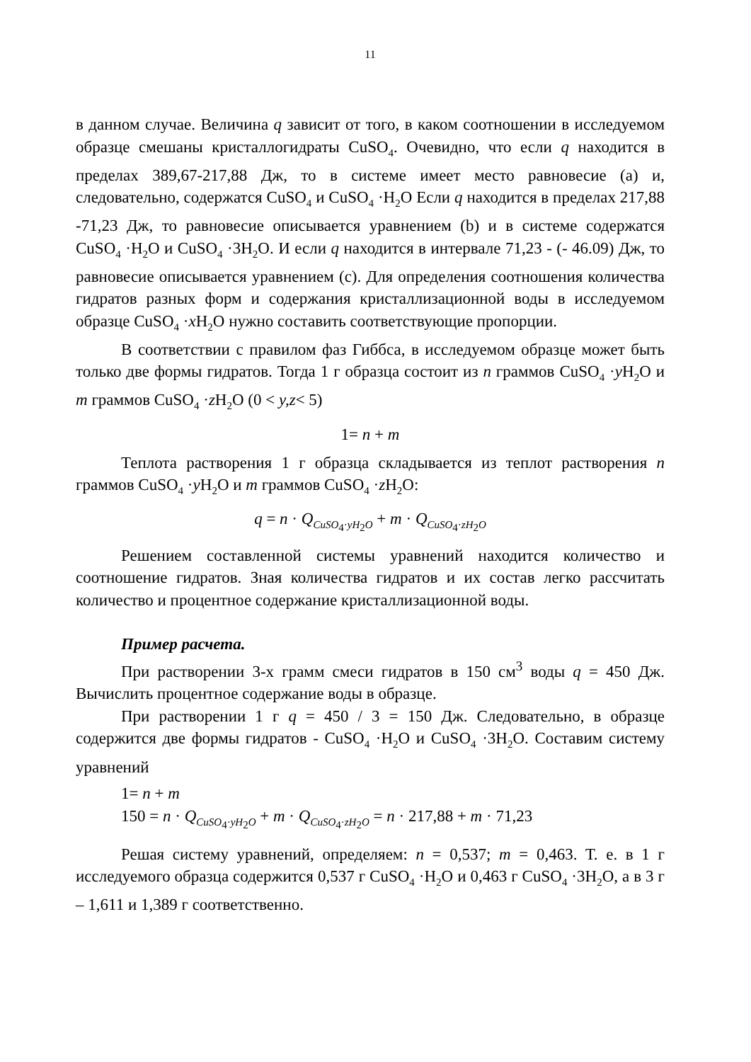11
в данном случае. Величина q зависит от того, в каком соотношении в исследуемом образце смешаны кристаллогидраты CuSO<sub>4</sub>. Очевидно, что если q находится в пределах 389,67-217,88 Дж, то в системе имеет место равновесие (a) и, следовательно, содержатся CuSO<sub>4</sub> и CuSO<sub>4</sub> ·H<sub>2</sub>O Если q находится в пределах 217,88 -71,23 Дж, то равновесие описывается уравнением (b) и в системе содержатся CuSO<sub>4</sub> ·H<sub>2</sub>O и CuSO<sub>4</sub> ·3H<sub>2</sub>O. И если q находится в интервале 71,23 - (- 46.09) Дж, то равновесие описывается уравнением (c). Для определения соотношения количества гидратов разных форм и содержания кристаллизационной воды в исследуемом образце CuSO<sub>4</sub> ·x H<sub>2</sub>O нужно составить соответствующие пропорции.
В соответствии с правилом фаз Гиббса, в исследуемом образце может быть только две формы гидратов. Тогда 1 г образца состоит из n граммов CuSO<sub>4</sub> ·y H<sub>2</sub>O и m граммов CuSO<sub>4</sub> ·z H<sub>2</sub>O (0 < y,z< 5)
1= n + m
Теплота растворения 1 г образца складывается из теплот растворения n граммов CuSO<sub>4</sub> ·y H<sub>2</sub>O и m граммов CuSO<sub>4</sub> ·z H<sub>2</sub>O:
q = n · Q<sub>CuSO<sub>4</sub>·yH<sub>2</sub>O</sub> + m · Q<sub>CuSO<sub>4</sub>·zH<sub>2</sub>O</sub>
Решением составленной системы уравнений находится количество и соотношение гидратов. Зная количества гидратов и их состав легко рассчитать количество и процентное содержание кристаллизационной воды.
Пример расчета.
При растворении 3-х грамм смеси гидратов в 150 см<sup>3</sup> воды q = 450 Дж. Вычислить процентное содержание воды в образце.
При растворении 1 г q = 450 / 3 = 150 Дж. Следовательно, в образце содержится две формы гидратов - CuSO<sub>4</sub> ·H<sub>2</sub>O и CuSO<sub>4</sub> ·3H<sub>2</sub>O. Составим систему уравнений
1= n + m
150 = n · Q<sub>CuSO<sub>4</sub>·yH<sub>2</sub>O</sub> + m · Q<sub>CuSO<sub>4</sub>·zH<sub>2</sub>O</sub> = n · 217,88 + m · 71,23
Решая систему уравнений, определяем: n = 0,537; m = 0,463. Т. е. в 1 г исследуемого образца содержится 0,537 г CuSO<sub>4</sub> ·H<sub>2</sub>O и 0,463 г CuSO<sub>4</sub> ·3H<sub>2</sub>O, а в 3 г – 1,611 и 1,389 г соответственно.